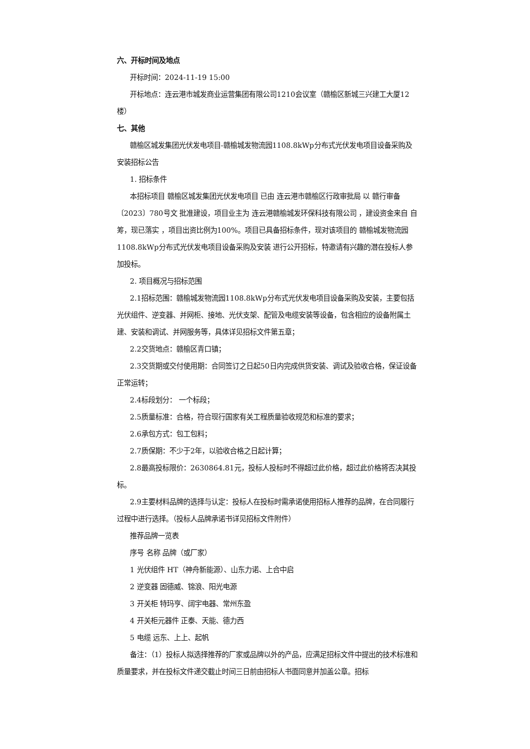六、开标时间及地点
开标时间：2024-11-19 15:00
开标地点：连云港市城发商业运营集团有限公司1210会议室（赣榆区新城三兴建工大厦12楼）
七、其他
赣榆区城发集团光伏发电项目-赣榆城发物流园1108.8kWp分布式光伏发电项目设备采购及安装招标公告
1. 招标条件
本招标项目 赣榆区城发集团光伏发电项目 已由 连云港市赣榆区行政审批局 以 赣行审备〔2023〕780号文 批准建设，项目业主为 连云港赣榆城发环保科技有限公司 ，建设资金来自 自筹，现已落实 ，项目出资比例为100%。项目已具备招标条件，现对该项目的 赣榆城发物流园1108.8kWp分布式光伏发电项目设备采购及安装 进行公开招标，特邀请有兴趣的潜在投标人参加投标。
2. 项目概况与招标范围
2.1招标范围：赣榆城发物流园1108.8kWp分布式光伏发电项目设备采购及安装，主要包括光伏组件、逆变器、并网柜、接地、光伏支架、配管及电缆安装等设备，包含相应的设备附属土建、安装和调试、并网服务等，具体详见招标文件第五章；
2.2交货地点：赣榆区青口镇；
2.3交货期或交付使用期：合同签订之日起50日内完成供货安装、调试及验收合格，保证设备正常运转；
2.4标段划分： 一个标段；
2.5质量标准：合格，符合现行国家有关工程质量验收规范和标准的要求；
2.6承包方式：包工包料；
2.7质保期：不少于2年，以验收合格之日起计算；
2.8最高投标限价：2630864.81元，投标人投标时不得超过此价格，超过此价格将否决其投标。
2.9主要材料品牌的选择与认定：投标人在投标时需承诺使用招标人推荐的品牌，在合同履行过程中进行选择。（投标人品牌承诺书详见招标文件附件）
推荐品牌一览表
序号 名称 品牌（或厂家）
1 光伏组件 HT（神舟新能源）、山东力诺、上合中启
2 逆变器 固德威、锦浪、阳光电源
3 开关柜 特玛亨、阔宇电器、常州东盈
4 开关柜元器件 正泰、天能、德力西
5 电缆 远东、上上、起帆
备注：（1）投标人拟选择推荐的厂家或品牌以外的产品，应满足招标文件中提出的技术标准和质量要求，并在投标文件递交截止时间三日前由招标人书面同意并加盖公章。招标